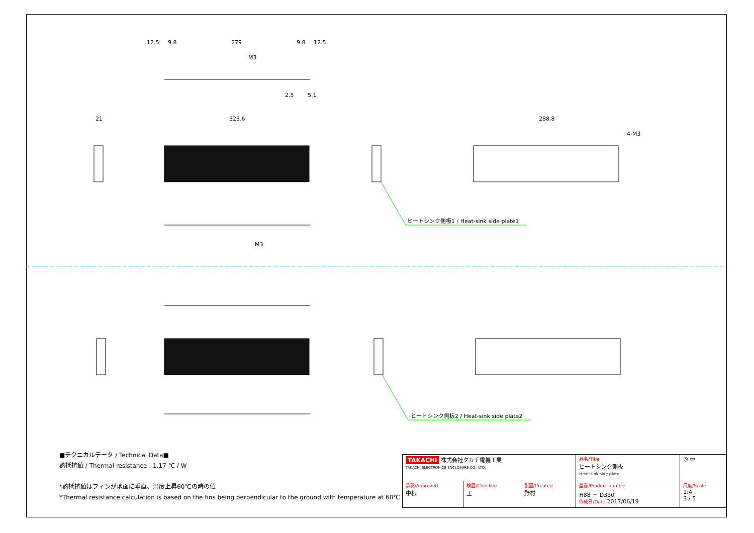12.5
9.8
279
9.8
12.5
M3
2.5
5.1
21
323.6
288.8
4-M3
ヒートシンク側板1 / Heat-sink side plate1
M3
ヒートシンク側板2 / Heat-sink side plate2
■テクニカルデータ / Technical Data■
熱抵抗値 / Thermal resistance : 1.17 ℃ / W
*熱抵抗値はフィンが地面に垂直、温度上昇60℃の時の値
*Thermal resistance calculation is based on the fins being perpendicular to the ground with temperature at 60℃
| TAKACHI 株式会社タカチ電機工業 TAKACHI ELECTRONICS ENCLOSURE CO., LTD. | | | 品名/Title ヒートシンク側板 Heat-sink side plate | ◎ ▭ |
| 承認/Approved 中根 | 検図/Checked 王 | 製図/Created 野村 | 型番/Product number H88 － D330 作成日/Date 2017/06/19 | 尺度/Scale 1:4 3 / 5 |